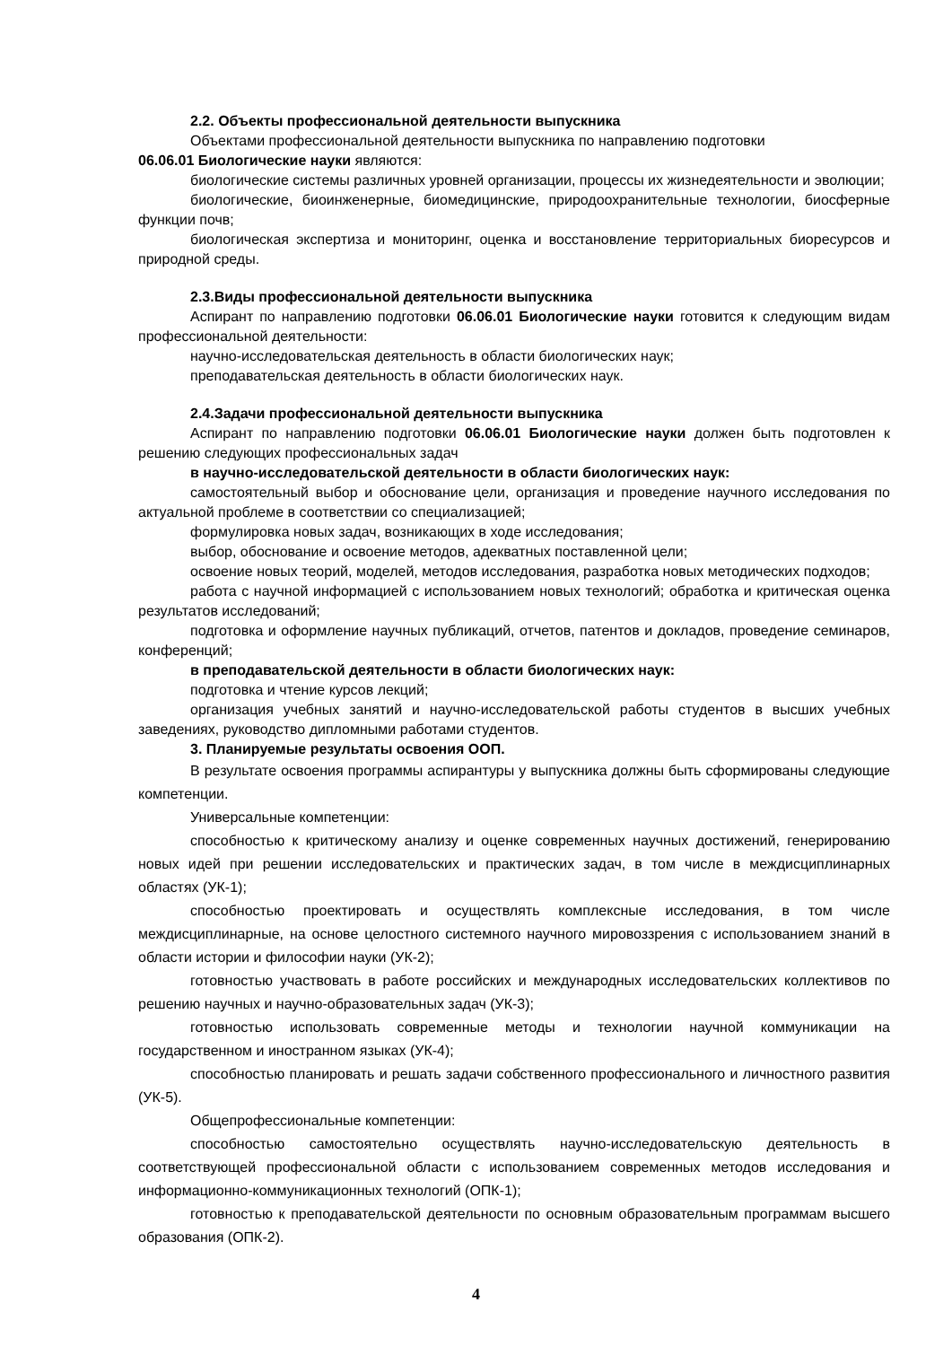2.2. Объекты профессиональной деятельности выпускника
Объектами профессиональной деятельности выпускника по направлению подготовки
06.06.01 Биологические науки являются:
биологические системы различных уровней организации, процессы их жизнедеятельности и эволюции;
биологические, биоинженерные, биомедицинские, природоохранительные технологии, биосферные функции почв;
биологическая экспертиза и мониторинг, оценка и восстановление территориальных биоресурсов и природной среды.
2.3.Виды профессиональной деятельности выпускника
Аспирант по направлению подготовки 06.06.01 Биологические науки готовится к следующим видам профессиональной деятельности:
научно-исследовательская деятельность в области биологических наук;
преподавательская деятельность в области биологических наук.
2.4.Задачи профессиональной деятельности выпускника
Аспирант по направлению подготовки 06.06.01 Биологические науки должен быть подготовлен к решению следующих профессиональных задач
в научно-исследовательской деятельности в области биологических наук:
самостоятельный выбор и обоснование цели, организация и проведение научного исследования по актуальной проблеме в соответствии со специализацией;
формулировка новых задач, возникающих в ходе исследования;
выбор, обоснование и освоение методов, адекватных поставленной цели;
освоение новых теорий, моделей, методов исследования, разработка новых методических подходов;
работа с научной информацией с использованием новых технологий; обработка и критическая оценка результатов исследований;
подготовка и оформление научных публикаций, отчетов, патентов и докладов, проведение семинаров, конференций;
в преподавательской деятельности в области биологических наук:
подготовка и чтение курсов лекций;
организация учебных занятий и научно-исследовательской работы студентов в высших учебных заведениях, руководство дипломными работами студентов.
3. Планируемые результаты освоения ООП.
В результате освоения программы аспирантуры у выпускника должны быть сформированы следующие компетенции.
Универсальные компетенции:
способностью к критическому анализу и оценке современных научных достижений, генерированию новых идей при решении исследовательских и практических задач, в том числе в междисциплинарных областях (УК-1);
способностью проектировать и осуществлять комплексные исследования, в том числе междисциплинарные, на основе целостного системного научного мировоззрения с использованием знаний в области истории и философии науки (УК-2);
готовностью участвовать в работе российских и международных исследовательских коллективов по решению научных и научно-образовательных задач (УК-3);
готовностью использовать современные методы и технологии научной коммуникации на государственном и иностранном языках (УК-4);
способностью планировать и решать задачи собственного профессионального и личностного развития (УК-5).
Общепрофессиональные компетенции:
способностью самостоятельно осуществлять научно-исследовательскую деятельность в соответствующей профессиональной области с использованием современных методов исследования и информационно-коммуникационных технологий (ОПК-1);
готовностью к преподавательской деятельности по основным образовательным программам высшего образования (ОПК-2).
4